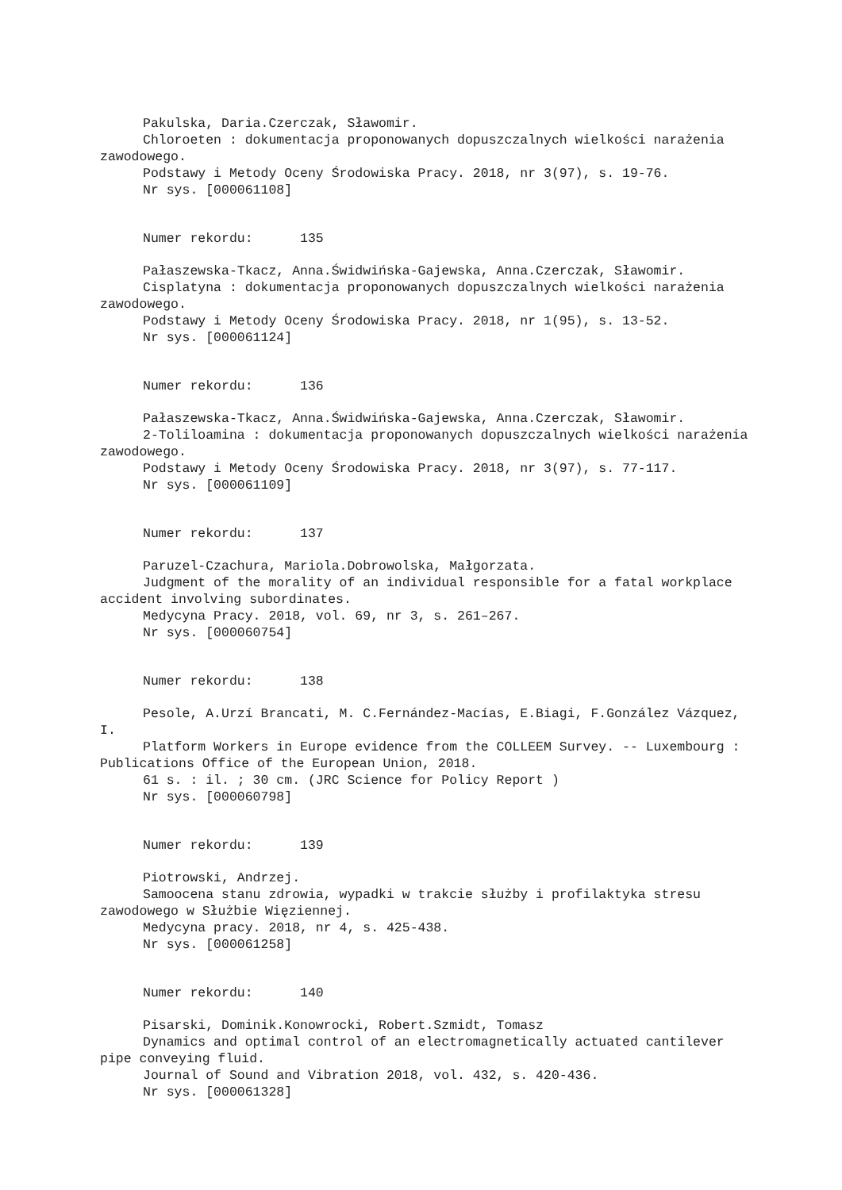Pakulska, Daria.Czerczak, Sławomir.
Chloroeten : dokumentacja proponowanych dopuszczalnych wielkości narażenia zawodowego.
Podstawy i Metody Oceny Środowiska Pracy. 2018, nr 3(97), s. 19-76.
Nr sys. [000061108]
Numer rekordu: 135
Pałaszewska-Tkacz, Anna.Świdwińska-Gajewska, Anna.Czerczak, Sławomir.
Cisplatyna : dokumentacja proponowanych dopuszczalnych wielkości narażenia zawodowego.
Podstawy i Metody Oceny Środowiska Pracy. 2018, nr 1(95), s. 13-52.
Nr sys. [000061124]
Numer rekordu: 136
Pałaszewska-Tkacz, Anna.Świdwińska-Gajewska, Anna.Czerczak, Sławomir.
2-Toliloamina : dokumentacja proponowanych dopuszczalnych wielkości narażenia zawodowego.
Podstawy i Metody Oceny Środowiska Pracy. 2018, nr 3(97), s. 77-117.
Nr sys. [000061109]
Numer rekordu: 137
Paruzel-Czachura, Mariola.Dobrowolska, Małgorzata.
Judgment of the morality of an individual responsible for a fatal workplace accident involving subordinates.
Medycyna Pracy. 2018, vol. 69, nr 3, s. 261–267.
Nr sys. [000060754]
Numer rekordu: 138
Pesole, A.Urzí Brancati, M. C.Fernández-Macías, E.Biagi, F.González Vázquez, I.
Platform Workers in Europe evidence from the COLLEEM Survey. -- Luxembourg : Publications Office of the European Union, 2018.
61 s. : il. ; 30 cm. (JRC Science for Policy Report )
Nr sys. [000060798]
Numer rekordu: 139
Piotrowski, Andrzej.
Samoocena stanu zdrowia, wypadki w trakcie służby i profilaktyka stresu zawodowego w Służbie Więziennej.
Medycyna pracy. 2018, nr 4, s. 425-438.
Nr sys. [000061258]
Numer rekordu: 140
Pisarski, Dominik.Konowrocki, Robert.Szmidt, Tomasz
Dynamics and optimal control of an electromagnetically actuated cantilever pipe conveying fluid.
Journal of Sound and Vibration 2018, vol. 432, s. 420-436.
Nr sys. [000061328]